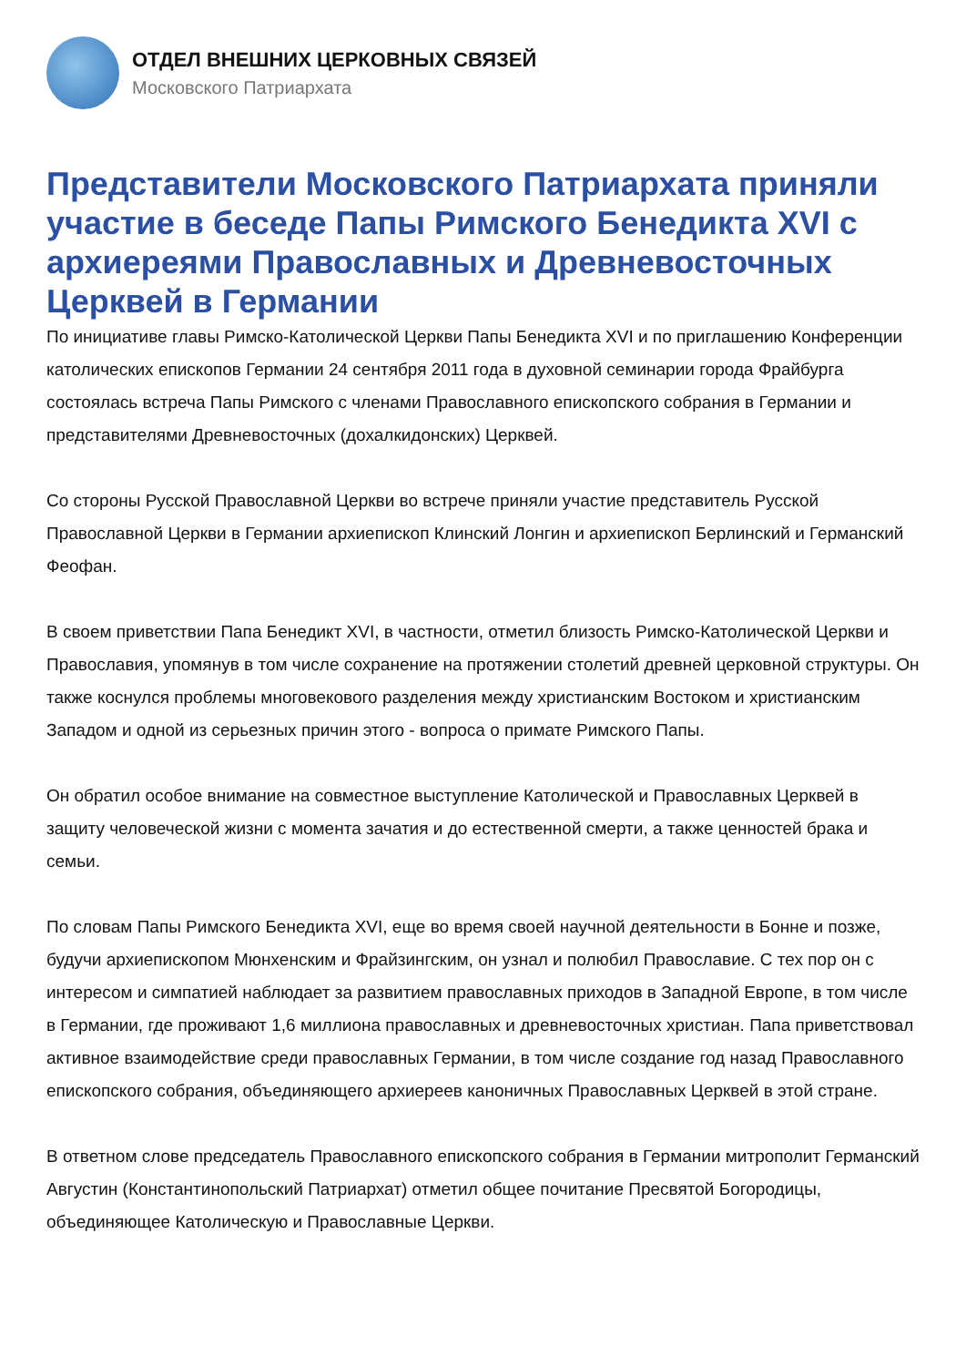ОТДЕЛ ВНЕШНИХ ЦЕРКОВНЫХ СВЯЗЕЙ
Московского Патриархата
Представители Московского Патриархата приняли участие в беседе Папы Римского Бенедикта XVI с архиереями Православных и Древневосточных Церквей в Германии
По инициативе главы Римско-Католической Церкви Папы Бенедикта XVI и по приглашению Конференции католических епископов Германии 24 сентября 2011 года в духовной семинарии города Фрайбурга состоялась встреча Папы Римского с членами Православного епископского собрания в Германии и представителями Древневосточных (дохалкидонских) Церквей.
Со стороны Русской Православной Церкви во встрече приняли участие представитель Русской Православной Церкви в Германии архиепископ Клинский Лонгин и архиепископ Берлинский и Германский Феофан.
В своем приветствии Папа Бенедикт XVI, в частности, отметил близость Римско-Католической Церкви и Православия, упомянув в том числе сохранение на протяжении столетий древней церковной структуры. Он также коснулся проблемы многовекового разделения между христианским Востоком и христианским Западом и одной из серьезных причин этого - вопроса о примате Римского Папы.
Он обратил особое внимание на совместное выступление Католической и Православных Церквей в защиту человеческой жизни с момента зачатия и до естественной смерти, а также ценностей брака и семьи.
По словам Папы Римского Бенедикта XVI, еще во время своей научной деятельности в Бонне и позже, будучи архиепископом Мюнхенским и Фрайзингским, он узнал и полюбил Православие. С тех пор он с интересом и симпатией наблюдает за развитием православных приходов в Западной Европе, в том числе в Германии, где проживают 1,6 миллиона православных и древневосточных христиан. Папа приветствовал активное взаимодействие среди православных Германии, в том числе создание год назад Православного епископского собрания, объединяющего архиереев каноничных Православных Церквей в этой стране.
В ответном слове председатель Православного епископского собрания в Германии митрополит Германский Августин (Константинопольский Патриархат) отметил общее почитание Пресвятой Богородицы, объединяющее Католическую и Православные Церкви.